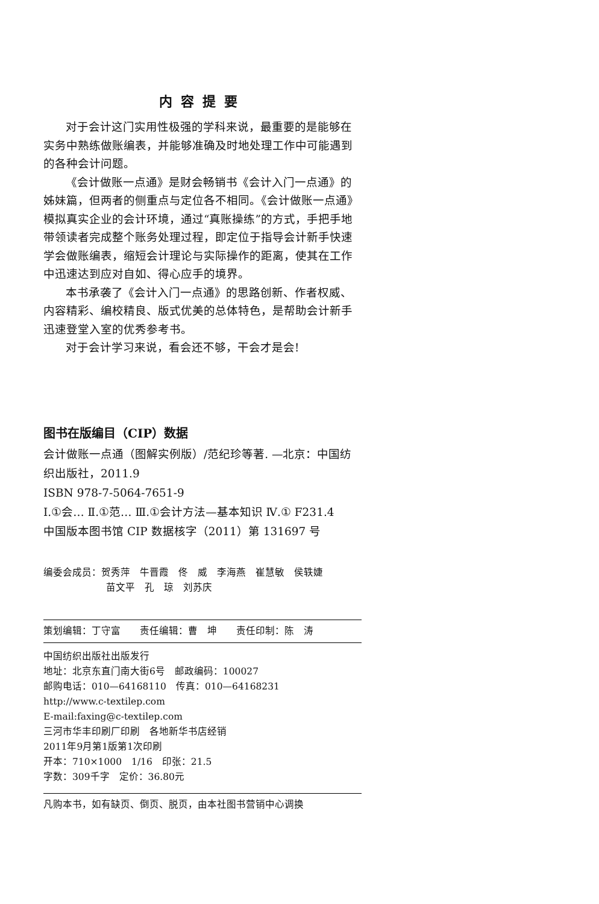内容提要
对于会计这门实用性极强的学科来说，最重要的是能够在实务中熟练做账编表，并能够准确及时地处理工作中可能遇到的各种会计问题。
《会计做账一点通》是财会畅销书《会计入门一点通》的姊妹篇，但两者的侧重点与定位各不相同。《会计做账一点通》模拟真实企业的会计环境，通过“真账操练”的方式，手把手地带领读者完成整个账务处理过程，即定位于指导会计新手快速学会做账编表，缩短会计理论与实际操作的距离，使其在工作中迅速达到应对自如、得心应手的境界。
本书承袭了《会计入门一点通》的思路创新、作者权威、内容精彩、编校精良、版式优美的总体特色，是帮助会计新手迅速登堂入室的优秀参考书。
对于会计学习来说，看会还不够，干会才是会!
图书在版编目（CIP）数据
会计做账一点通（图解实例版）/范纪珍等著. —北京：中国纺织出版社，2011.9
ISBN 978-7-5064-7651-9
Ⅰ.①会… Ⅱ.①范… Ⅲ.①会计方法—基本知识 Ⅳ.① F231.4
中国版本图书馆 CIP 数据核字（2011）第 131697 号
编委会成员：贺秀萍　牛晋霞　佟　威　李海燕　崔慧敏　侯轶婕
苗文平　孔　琼　刘苏庆
策划编辑：丁守富　　责任编辑：曹　坤　　责任印制：陈　涛
中国纺织出版社出版发行
地址：北京东直门南大街6号　邮政编码：100027
邮购电话：010—64168110　传真：010—64168231
http://www.c-textilep.com
E-mail:faxing@c-textilep.com
三河市华丰印刷厂印刷　各地新华书店经销
2011年9月第1版第1次印刷
开本：710×1000　1/16　印张：21.5
字数：309千字　定价：36.80元
凡购本书，如有缺页、倒页、脱页，由本社图书营销中心调换